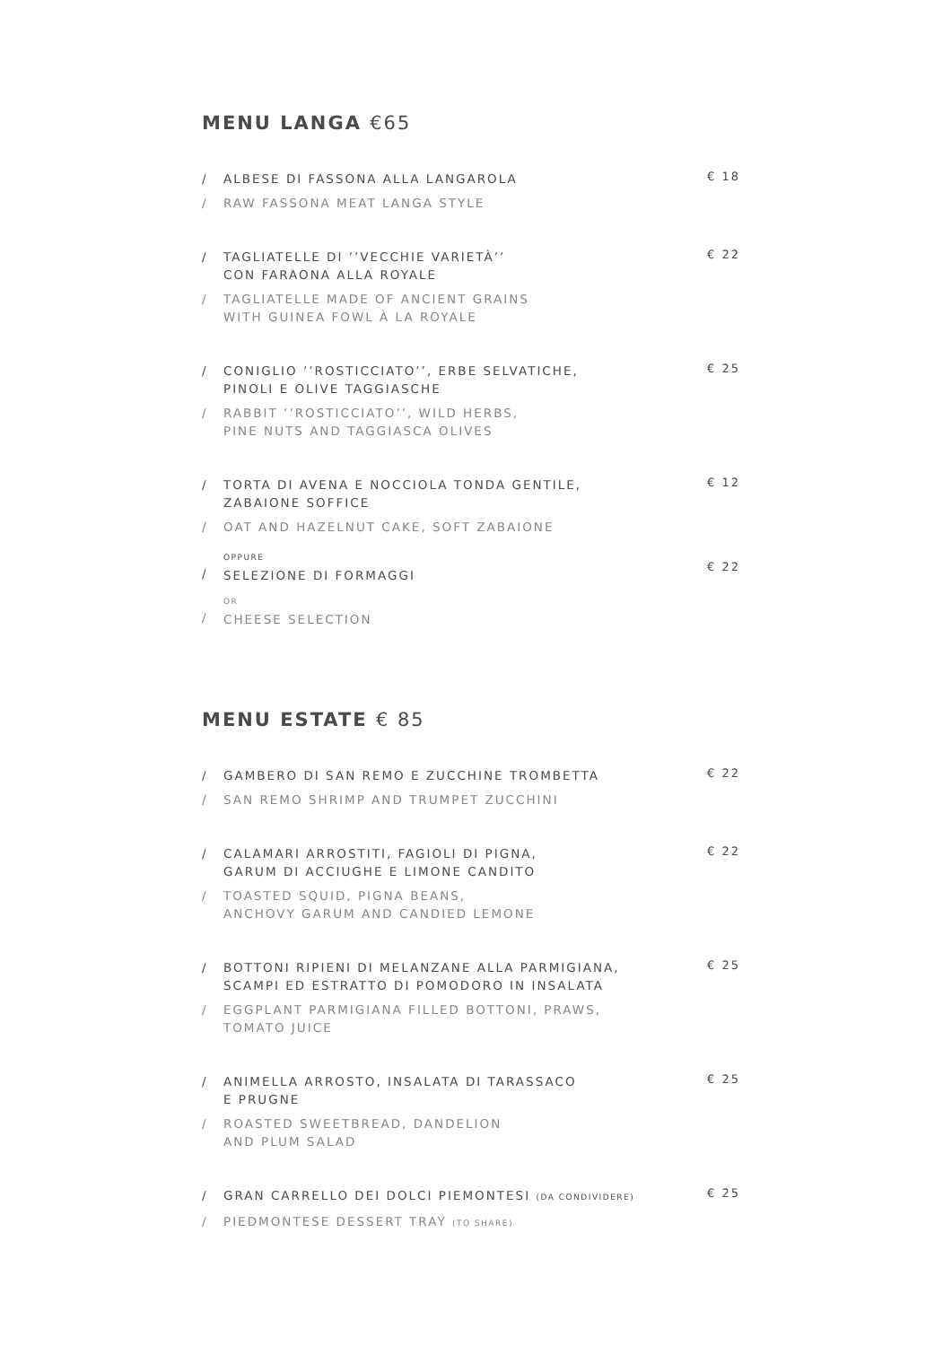MENU LANGA €65
/ ALBESE DI FASSONA ALLA LANGAROLA
/ RAW FASSONA MEAT LANGA STYLE
€ 18
/ TAGLIATELLE DI ’’VECCHIE VARIETÀ’’
CON FARAONA ALLA ROYALE
/ TAGLIATELLE MADE OF ANCIENT GRAINS
WITH GUINEA FOWL À LA ROYALE
€ 22
/ CONIGLIO ’’ROSTICCIATO’’, ERBE SELVATICHE,
PINOLI E OLIVE TAGGIASCHE
/ RABBIT ’’ROSTICCIATO’’, WILD HERBS,
PINE NUTS AND TAGGIASCA OLIVES
€ 25
/ TORTA DI AVENA E NOCCIOLA TONDA GENTILE,
ZABAIONE SOFFICE
/ OAT AND HAZELNUT CAKE, SOFT ZABAIONE
€ 12
/ OPPURE
SELEZIONE DI FORMAGGI
/ OR
CHEESE SELECTION
€ 22
MENU ESTATE € 85
/ GAMBERO DI SAN REMO E ZUCCHINE TROMBETTA
/ SAN REMO SHRIMP AND TRUMPET ZUCCHINI
€ 22
/ CALAMARI ARROSTITI, FAGIOLI DI PIGNA,
GARUM DI ACCIUGHE E LIMONE CANDITO
/ TOASTED SQUID, PIGNA BEANS,
ANCHOVY GARUM AND CANDIED LEMONE
€ 22
/ BOTTONI RIPIENI DI MELANZANE ALLA PARMIGIANA,
SCAMPI ED ESTRATTO DI POMODORO IN INSALATA
/ EGGPLANT PARMIGIANA FILLED BOTTONI, PRAWS,
TOMATO JUICE
€ 25
/ ANIMELLA ARROSTO, INSALATA DI TARASSACO
E PRUGNE
/ ROASTED SWEETBREAD, DANDELION
AND PLUM SALAD
€ 25
/ GRAN CARRELLO DEI DOLCI PIEMONTESI (DA CONDIVIDERE)
/ PIEDMONTESE DESSERT TRAY (TO SHARE)
€ 25